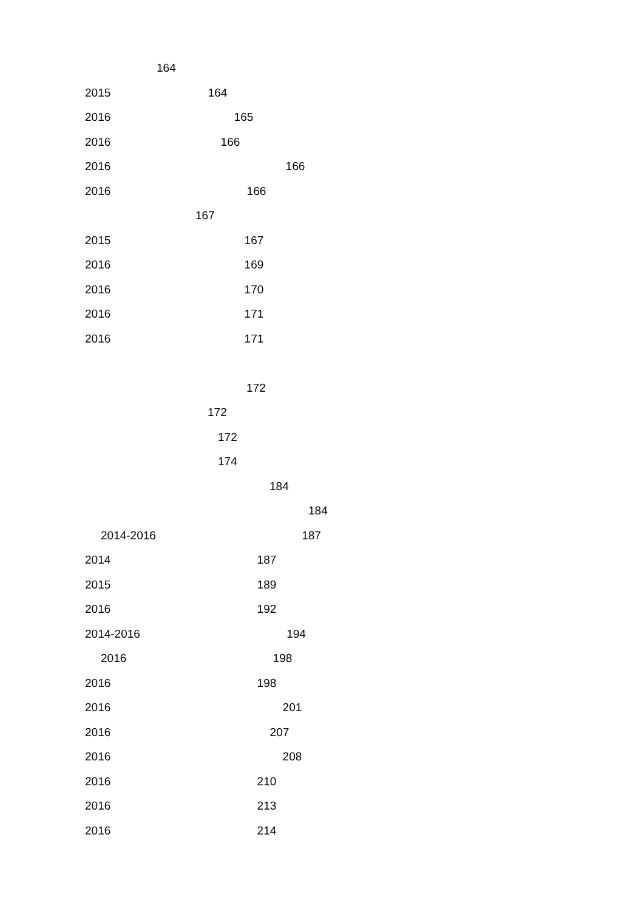164
2015 164
2016 165
2016 166
2016 166
2016 166
167
2015 167
2016 169
2016 170
2016 171
2016 171
172
172
172
174
184
184
2014-2016 187
2014 187
2015 189
2016 192
2014-2016 194
2016 198
2016 198
2016 201
2016 207
2016 208
2016 210
2016 213
2016 214